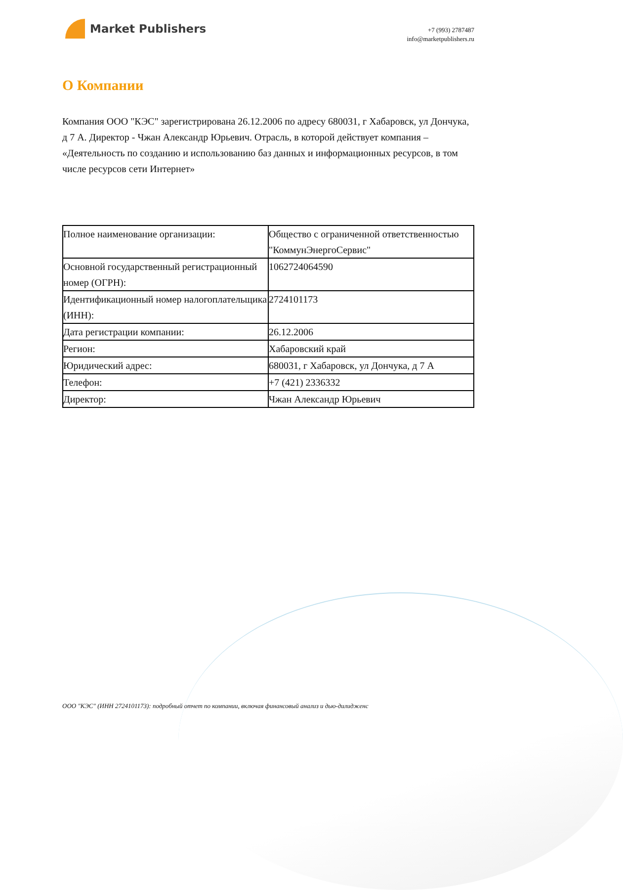Market Publishers
+7 (993) 2787487
info@marketpublishers.ru
О Компании
Компания ООО "КЭС" зарегистрирована 26.12.2006 по адресу 680031, г Хабаровск, ул Дончука, д 7 А. Директор - Чжан Александр Юрьевич. Отрасль, в которой действует компания – «Деятельность по созданию и использованию баз данных и информационных ресурсов, в том числе ресурсов сети Интернет»
| Полное наименование организации: | Общество с ограниченной ответственностью "КоммунЭнергоСервис" |
| Основной государственный регистрационный номер (ОГРН): | 1062724064590 |
| Идентификационный номер налогоплательщика (ИНН): | 2724101173 |
| Дата регистрации компании: | 26.12.2006 |
| Регион: | Хабаровский край |
| Юридический адрес: | 680031, г Хабаровск, ул Дончука, д 7 А |
| Телефон: | +7 (421) 2336332 |
| Директор: | Чжан Александр Юрьевич |
ООО "КЭС" (ИНН 2724101173): подробный отчет по компании, включая финансовый анализ и дью-дилидженс